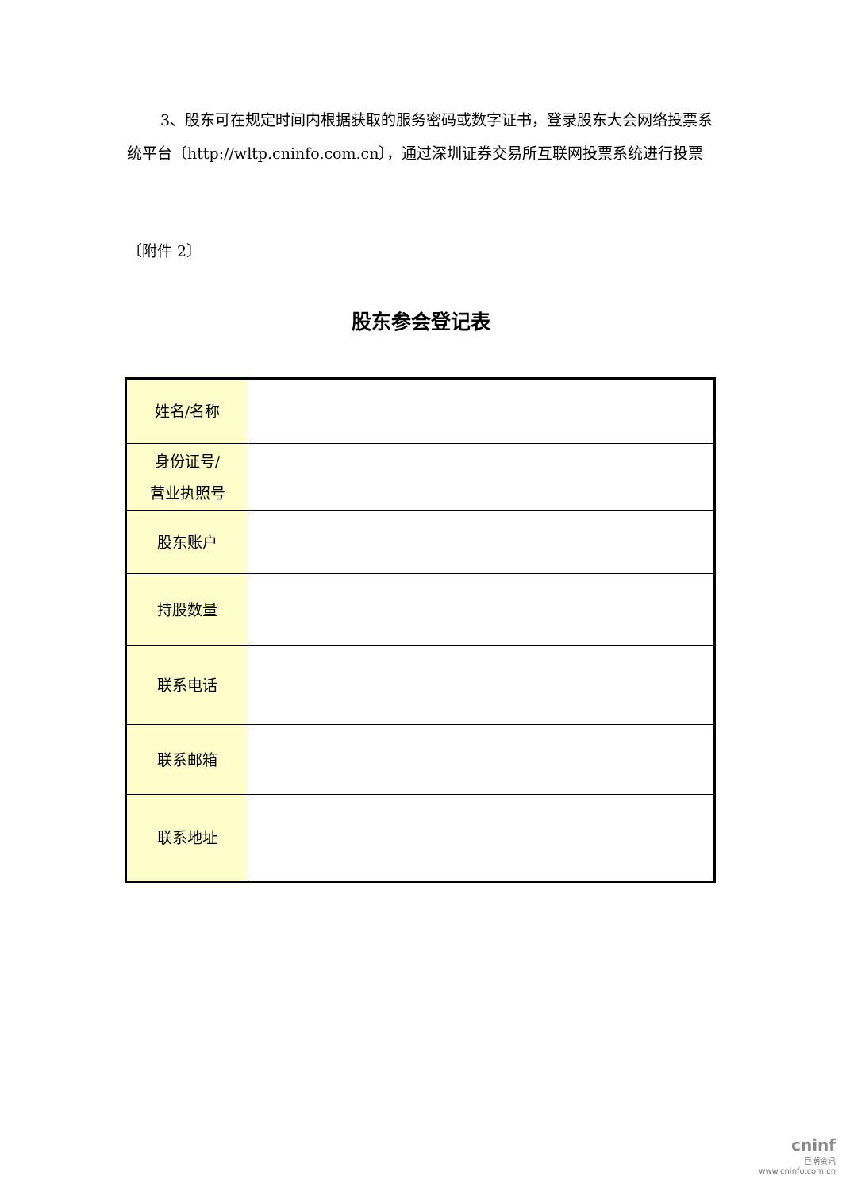3、股东可在规定时间内根据获取的服务密码或数字证书，登录股东大会网络投票系统平台〔http://wltp.cninfo.com.cn〕，通过深圳证券交易所互联网投票系统进行投票
〔附件 2〕
股东参会登记表
| 姓名/名称 | |
| 身份证号/ 营业执照号 | |
| 股东账户 | |
| 持股数量 | |
| 联系电话 | |
| 联系邮箱 | |
| 联系地址 | |
cninf
巨潮资讯
www.cninfo.com.cn